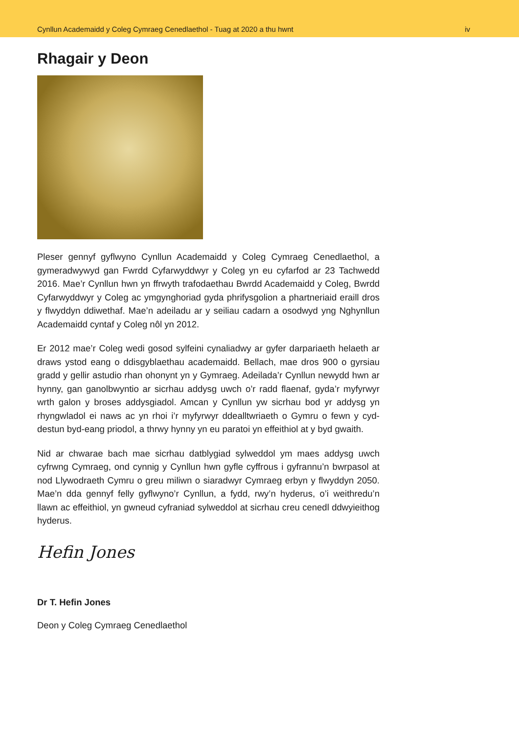Cynllun Academaidd y Coleg Cymraeg Cenedlaethol - Tuag at 2020 a thu hwnt iv
Rhagair y Deon
Pleser gennyf gyflwyno Cynllun Academaidd y Coleg Cymraeg Cenedlaethol, a gymeradwywyd gan Fwrdd Cyfarwyddwyr y Coleg yn eu cyfarfod ar 23 Tachwedd 2016. Mae’r Cynllun hwn yn ffrwyth trafodaethau Bwrdd Academaidd y Coleg, Bwrdd Cyfarwyddwyr y Coleg ac ymgynghoriad gyda phrifysgolion a phartneriaid eraill dros y flwyddyn ddiwethaf. Mae’n adeiladu ar y seiliau cadarn a osodwyd yng Nghynllun Academaidd cyntaf y Coleg nôl yn 2012.
Er 2012 mae’r Coleg wedi gosod sylfeini cynaliadwy ar gyfer darpariaeth helaeth ar draws ystod eang o ddisgyblaethau academaidd. Bellach, mae dros 900 o gyrsiau gradd y gellir astudio rhan ohonynt yn y Gymraeg. Adeilada’r Cynllun newydd hwn ar hynny, gan ganolbwyntio ar sicrhau addysg uwch o’r radd flaenaf, gyda’r myfyrwyr wrth galon y broses addysgiadol. Amcan y Cynllun yw sicrhau bod yr addysg yn rhyngwladol ei naws ac yn rhoi i’r myfyrwyr ddealltwriaeth o Gymru o fewn y cyd-destun byd-eang priodol, a thrwy hynny yn eu paratoi yn effeithiol at y byd gwaith.
Nid ar chwarae bach mae sicrhau datblygiad sylweddol ym maes addysg uwch cyfrwng Cymraeg, ond cynnig y Cynllun hwn gyfle cyffrous i gyfrannu’n bwrpasol at nod Llywodraeth Cymru o greu miliwn o siaradwyr Cymraeg erbyn y flwyddyn 2050. Mae’n dda gennyf felly gyflwyno’r Cynllun, a fydd, rwy’n hyderus, o’i weithredu’n llawn ac effeithiol, yn gwneud cyfraniad sylweddol at sicrhau creu cenedl ddwyieithog hyderus.
Hefin Jones
Dr T. Hefin Jones
Deon y Coleg Cymraeg Cenedlaethol